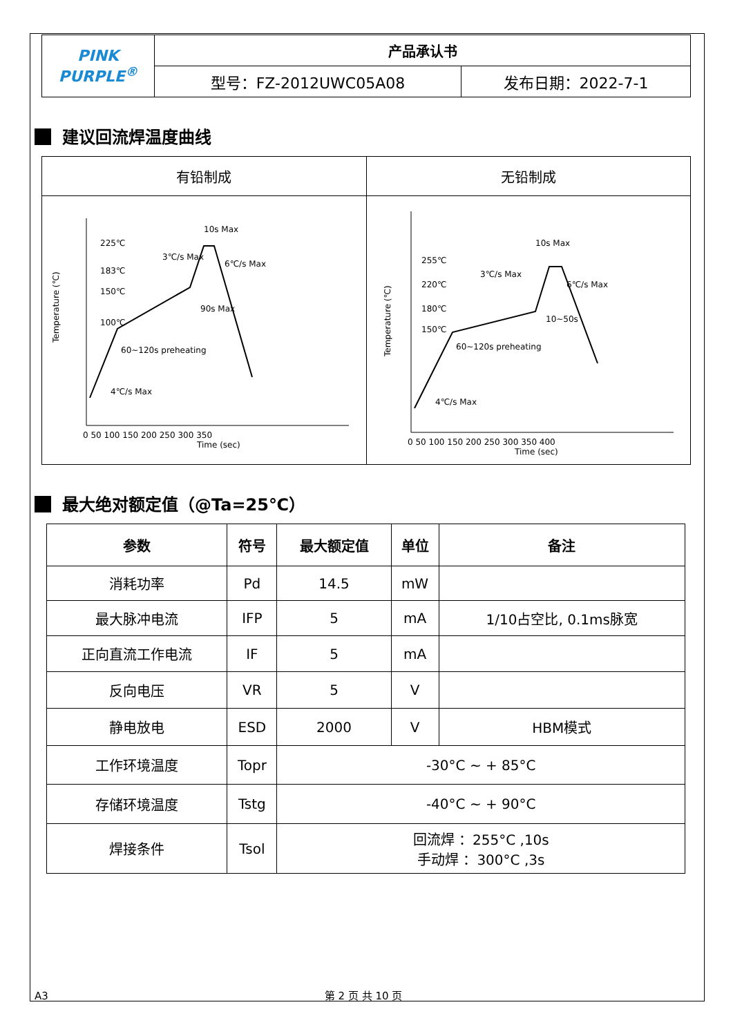| PINK PURPLE<sup>®</sup> | 产品承认书 | |
| | 型号：FZ-2012UWC05A08 | 发布日期：2022-7-1 |
建议回流焊温度曲线
| 有铅制成 | 无铅制成 |
| Temperature (℃) Time (sec) 225℃ 183℃ 150℃ 100℃ 3℃/s Max 10s Max 6℃/s Max 90s Max 60~120s preheating 4℃/s Max 0 50 100 150 200 250 300 350 | Temperature (℃) Time (sec) 255℃ 220℃ 180℃ 150℃ 3℃/s Max 10s Max 6℃/s Max 10~50s 60~120s preheating 4℃/s Max 0 50 100 150 200 250 300 350 400 |
最大绝对额定值（@Ta=25℃）
| 参数 | 符号 | 最大额定值 | 单位 | 备注 |
| --- | --- | --- | --- | --- |
| 消耗功率 | Pd | 14.5 | mW | |
| 最大脉冲电流 | IFP | 5 | mA | 1/10占空比, 0.1ms脉宽 |
| 正向直流工作电流 | IF | 5 | mA | |
| 反向电压 | VR | 5 | V | |
| 静电放电 | ESD | 2000 | V | HBM模式 |
| 工作环境温度 | Topr | -30°C ~ + 85°C | | |
| 存储环境温度 | Tstg | -40°C ~ + 90°C | | |
| 焊接条件 | Tsol | 回流焊 ：255°C ,10s 手动焊 ：300°C ,3s | | |
A3 第 2 页 共 10 页